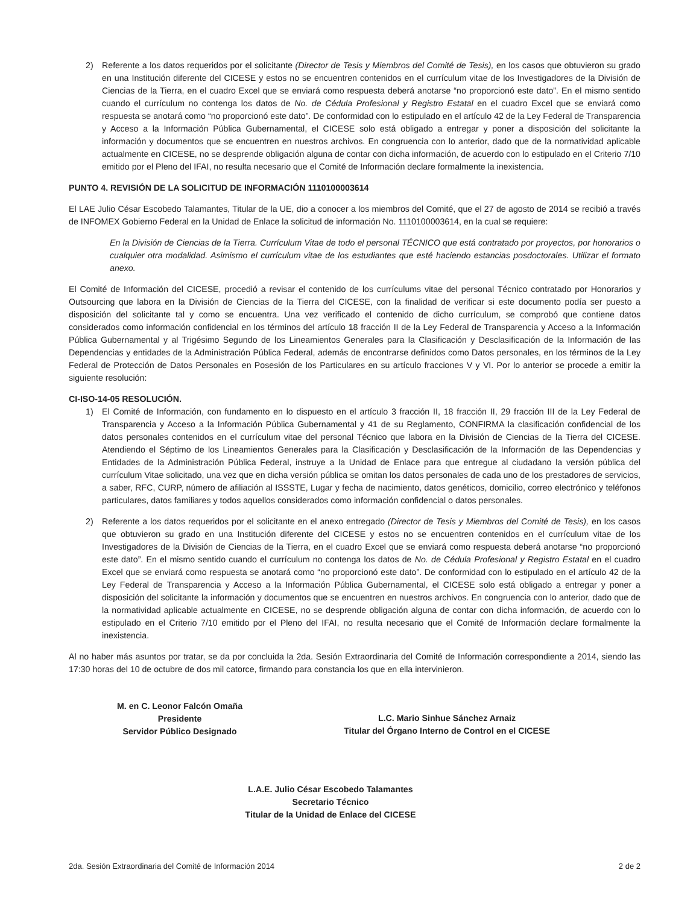2) Referente a los datos requeridos por el solicitante (Director de Tesis y Miembros del Comité de Tesis), en los casos que obtuvieron su grado en una Institución diferente del CICESE y estos no se encuentren contenidos en el currículum vitae de los Investigadores de la División de Ciencias de la Tierra, en el cuadro Excel que se enviará como respuesta deberá anotarse “no proporcionó este dato”. En el mismo sentido cuando el currículum no contenga los datos de No. de Cédula Profesional y Registro Estatal en el cuadro Excel que se enviará como respuesta se anotará como “no proporcionó este dato”. De conformidad con lo estipulado en el artículo 42 de la Ley Federal de Transparencia y Acceso a la Información Pública Gubernamental, el CICESE solo está obligado a entregar y poner a disposición del solicitante la información y documentos que se encuentren en nuestros archivos. En congruencia con lo anterior, dado que de la normatividad aplicable actualmente en CICESE, no se desprende obligación alguna de contar con dicha información, de acuerdo con lo estipulado en el Criterio 7/10 emitido por el Pleno del IFAI, no resulta necesario que el Comité de Información declare formalmente la inexistencia.
PUNTO 4. REVISIÓN DE LA SOLICITUD DE INFORMACIÓN 1110100003614
El LAE Julio César Escobedo Talamantes, Titular de la UE, dio a conocer a los miembros del Comité, que el 27 de agosto de 2014 se recibió a través de INFOMEX Gobierno Federal en la Unidad de Enlace la solicitud de información No. 1110100003614, en la cual se requiere:
En la División de Ciencias de la Tierra. Currículum Vitae de todo el personal TÉCNICO que está contratado por proyectos, por honorarios o cualquier otra modalidad. Asimismo el currículum vitae de los estudiantes que esté haciendo estancias posdoctorales. Utilizar el formato anexo.
El Comité de Información del CICESE, procedió a revisar el contenido de los currículums vitae del personal Técnico contratado por Honorarios y Outsourcing que labora en la División de Ciencias de la Tierra del CICESE, con la finalidad de verificar si este documento podía ser puesto a disposición del solicitante tal y como se encuentra. Una vez verificado el contenido de dicho currículum, se comprobó que contiene datos considerados como información confidencial en los términos del artículo 18 fracción II de la Ley Federal de Transparencia y Acceso a la Información Pública Gubernamental y al Trigésimo Segundo de los Lineamientos Generales para la Clasificación y Desclasificación de la Información de las Dependencias y entidades de la Administración Pública Federal, además de encontrarse definidos como Datos personales, en los términos de la Ley Federal de Protección de Datos Personales en Posesión de los Particulares en su artículo fracciones V y VI. Por lo anterior se procede a emitir la siguiente resolución:
CI-ISO-14-05 RESOLUCIÓN.
1) El Comité de Información, con fundamento en lo dispuesto en el artículo 3 fracción II, 18 fracción II, 29 fracción III de la Ley Federal de Transparencia y Acceso a la Información Pública Gubernamental y 41 de su Reglamento, CONFIRMA la clasificación confidencial de los datos personales contenidos en el currículum vitae del personal Técnico que labora en la División de Ciencias de la Tierra del CICESE. Atendiendo el Séptimo de los Lineamientos Generales para la Clasificación y Desclasificación de la Información de las Dependencias y Entidades de la Administración Pública Federal, instruye a la Unidad de Enlace para que entregue al ciudadano la versión pública del currículum Vitae solicitado, una vez que en dicha versión pública se omitan los datos personales de cada uno de los prestadores de servicios, a saber, RFC, CURP, número de afiliación al ISSSTE, Lugar y fecha de nacimiento, datos genéticos, domicilio, correo electrónico y teléfonos particulares, datos familiares y todos aquellos considerados como información confidencial o datos personales.
2) Referente a los datos requeridos por el solicitante en el anexo entregado (Director de Tesis y Miembros del Comité de Tesis), en los casos que obtuvieron su grado en una Institución diferente del CICESE y estos no se encuentren contenidos en el currículum vitae de los Investigadores de la División de Ciencias de la Tierra, en el cuadro Excel que se enviará como respuesta deberá anotarse “no proporcionó este dato”. En el mismo sentido cuando el currículum no contenga los datos de No. de Cédula Profesional y Registro Estatal en el cuadro Excel que se enviará como respuesta se anotará como “no proporcionó este dato”. De conformidad con lo estipulado en el artículo 42 de la Ley Federal de Transparencia y Acceso a la Información Pública Gubernamental, el CICESE solo está obligado a entregar y poner a disposición del solicitante la información y documentos que se encuentren en nuestros archivos. En congruencia con lo anterior, dado que de la normatividad aplicable actualmente en CICESE, no se desprende obligación alguna de contar con dicha información, de acuerdo con lo estipulado en el Criterio 7/10 emitido por el Pleno del IFAI, no resulta necesario que el Comité de Información declare formalmente la inexistencia.
Al no haber más asuntos por tratar, se da por concluida la 2da. Sesión Extraordinaria del Comité de Información correspondiente a 2014, siendo las 17:30 horas del 10 de octubre de dos mil catorce, firmando para constancia los que en ella intervinieron.
M. en C. Leonor Falcón Omaña
Presidente
Servidor Público Designado
L.C. Mario Sinhue Sánchez Arnaiz
Titular del Órgano Interno de Control en el CICESE
L.A.E. Julio César Escobedo Talamantes
Secretario Técnico
Titular de la Unidad de Enlace del CICESE
2da. Sesión Extraordinaria del Comité de Información 2014 2 de 2